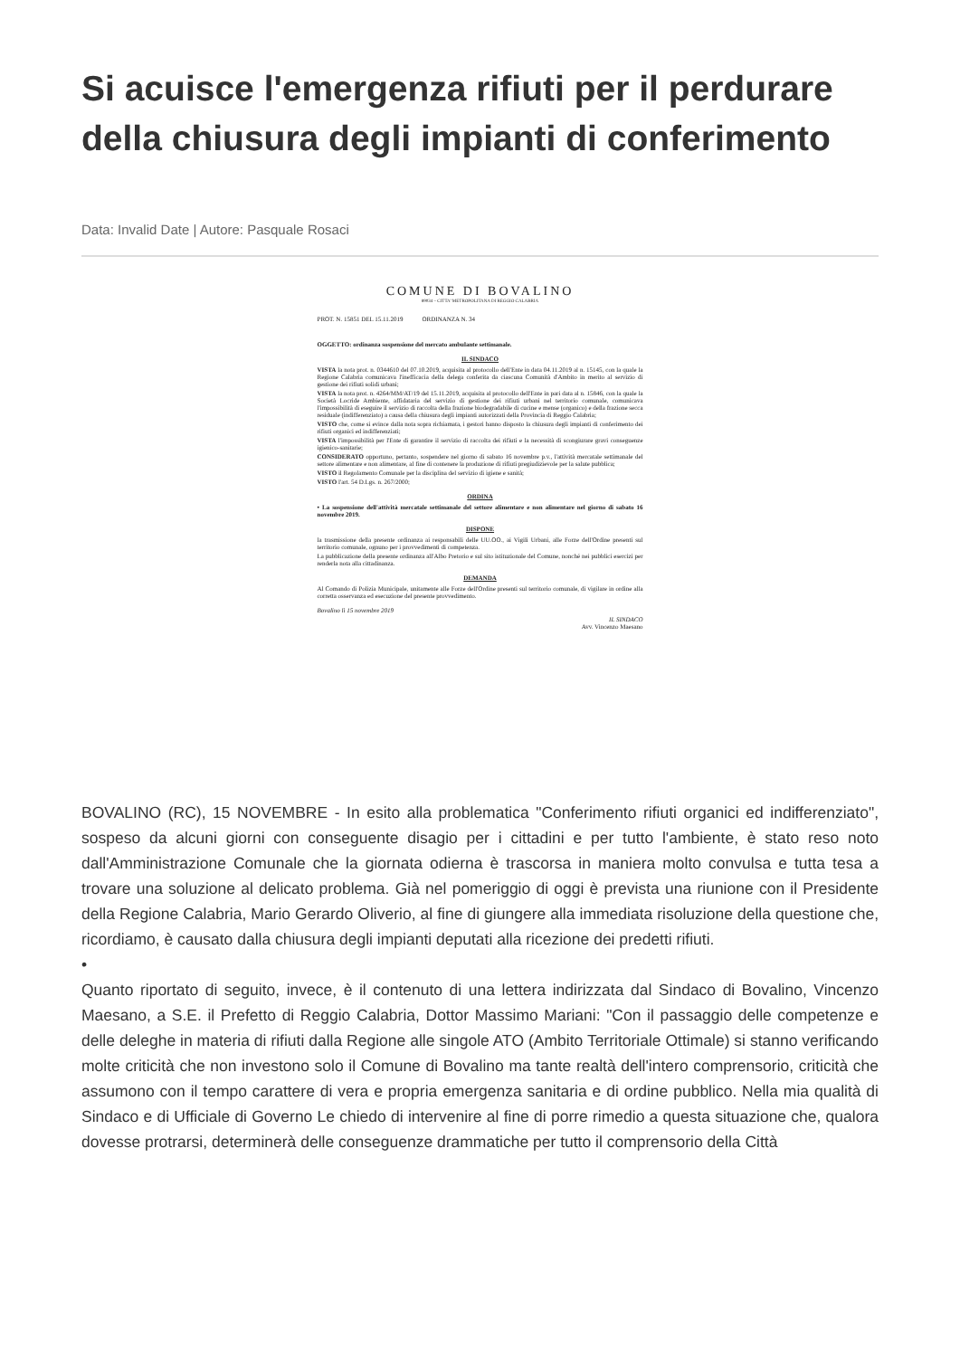Si acuisce l'emergenza rifiuti per il perdurare della chiusura degli impianti di conferimento
Data: Invalid Date | Autore: Pasquale Rosaci
COMUNE DI BOVALINO
89034 – CITTA' METROPOLITANA DI REGGIO CALABRIA
PROT. N. 15851 DEL 15.11.2019 ORDINANZA N. 34
OGGETTO: ordinanza sospensione del mercato ambulante settimanale.
IL SINDACO
VISTA la nota prot. n. 0344610 del 07.10.2019, acquisita al protocollo dell'Ente in data 04.11.2019 al n. 15145, con la quale la Regione Calabria comunicava l'inefficacia della delega conferita da ciascuna Comunità d'Ambito in merito al servizio di gestione dei rifiuti solidi urbani;
VISTA la nota prot. n. 4264/MM/AT/19 del 15.11.2019, acquisita al protocollo dell'Ente in pari data al n. 15846, con la quale la Società Locride Ambiente, affidataria del servizio di gestione dei rifiuti urbani nel territorio comunale, comunicava l'impossibilità di eseguire il servizio di raccolta della frazione biodegradabile di cucine e mense (organico) e della frazione secca residuale (indifferenziato) a causa della chiusura degli impianti autorizzati della Provincia di Reggio Calabria;
VISTO che, come si evince dalla nota sopra richiamata, i gestori hanno disposto la chiusura degli impianti di conferimento dei rifiuti organici ed indifferenziati;
VISTA l'impossibilità per l'Ente di garantire il servizio di raccolta dei rifiuti e la necessità di scongiurare gravi conseguenze igienico-sanitarie;
CONSIDERATO opportuno, pertanto, sospendere nel giorno di sabato 16 novembre p.v., l'attività mercatale settimanale del settore alimentare e non alimentare, al fine di contenere la produzione di rifiuti pregiudizievole per la salute pubblica;
VISTO il Regolamento Comunale per la disciplina del servizio di igiene e sanità;
VISTO l'art. 54 D.Lgs. n. 267/2000;
ORDINA
• La sospensione dell'attività mercatale settimanale del settore alimentare e non alimentare nel giorno di sabato 16 novembre 2019.
DISPONE
la trasmissione della presente ordinanza ai responsabili delle UU.OO., ai Vigili Urbani, alle Forze dell'Ordine presenti sul territorio comunale, ognuno per i provvedimenti di competenza.
La pubblicazione della presente ordinanza all'Albo Pretorio e sul sito istituzionale del Comune, nonché nei pubblici esercizi per renderla nota alla cittadinanza.
DEMANDA
Al Comando di Polizia Municipale, unitamente alle Forze dell'Ordine presenti sul territorio comunale, di vigilare in ordine alla corretta osservanza ed esecuzione del presente provvedimento.
Bovalino lì 15 novembre 2019
IL SINDACO
Avv. Vincenzo Maesano
BOVALINO (RC), 15 NOVEMBRE - In esito alla problematica "Conferimento rifiuti organici ed indifferenziato", sospeso da alcuni giorni con conseguente disagio per i cittadini e per tutto l'ambiente, è stato reso noto dall'Amministrazione Comunale che la giornata odierna è trascorsa in maniera molto convulsa e tutta tesa a trovare una soluzione al delicato problema. Già nel pomeriggio di oggi è prevista una riunione con il Presidente della Regione Calabria, Mario Gerardo Oliverio, al fine di giungere alla immediata risoluzione della questione che, ricordiamo, è causato dalla chiusura degli impianti deputati alla ricezione dei predetti rifiuti.
•
Quanto riportato di seguito, invece, è il contenuto di una lettera indirizzata dal Sindaco di Bovalino, Vincenzo Maesano, a S.E. il Prefetto di Reggio Calabria, Dottor Massimo Mariani: "Con il passaggio delle competenze e delle deleghe in materia di rifiuti dalla Regione alle singole ATO (Ambito Territoriale Ottimale) si stanno verificando molte criticità che non investono solo il Comune di Bovalino ma tante realtà dell'intero comprensorio, criticità che assumono con il tempo carattere di vera e propria emergenza sanitaria e di ordine pubblico. Nella mia qualità di Sindaco e di Ufficiale di Governo Le chiedo di intervenire al fine di porre rimedio a questa situazione che, qualora dovesse protrarsi, determinerà delle conseguenze drammatiche per tutto il comprensorio della Città